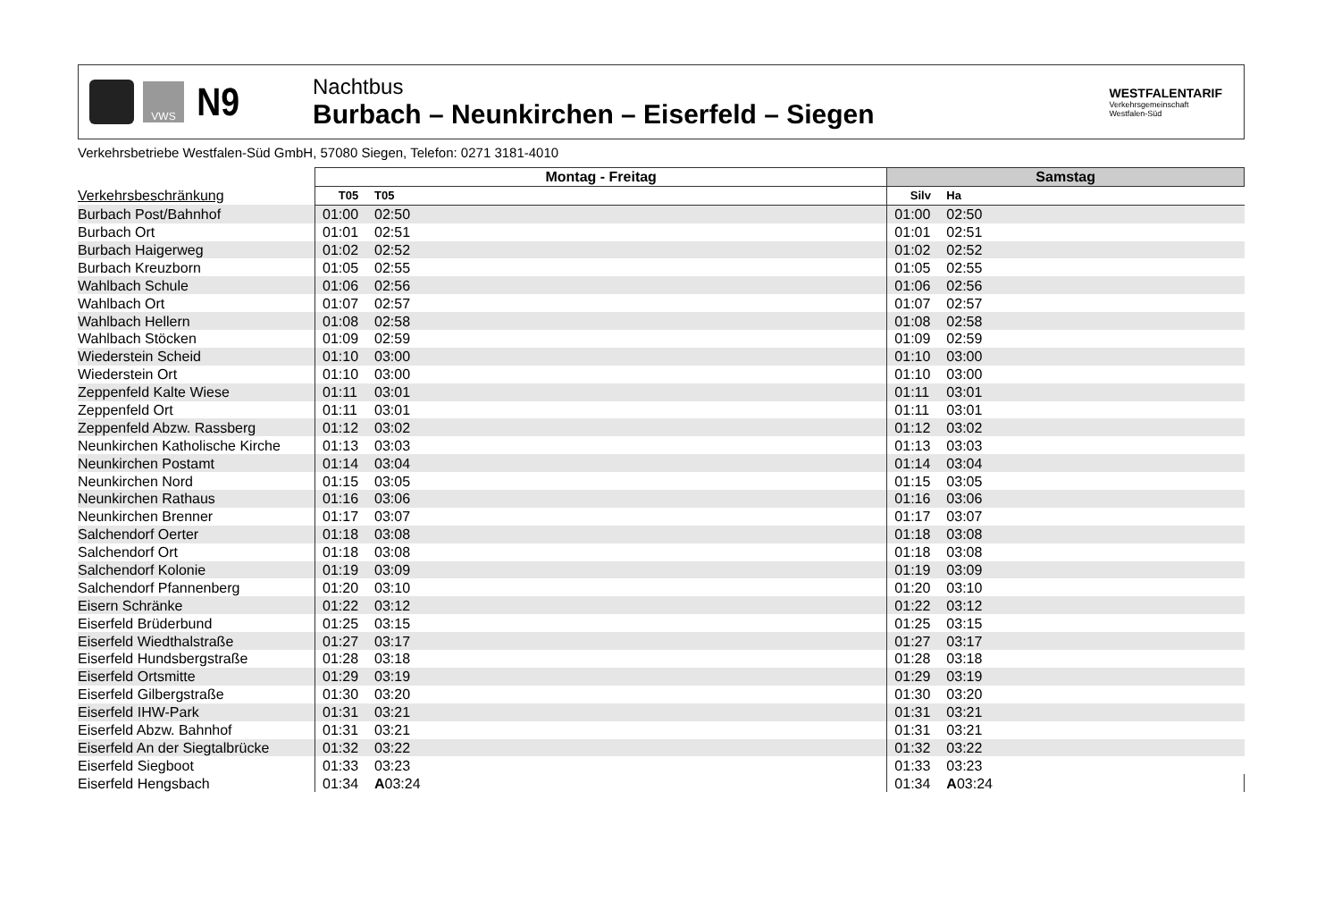VWS
N9
Nachtbus
Burbach – Neunkirchen – Eiserfeld – Siegen
WESTFALENTARIF
Verkehrsgemeinschaft
Westfalen-Süd
Verkehrsbetriebe Westfalen-Süd GmbH, 57080 Siegen, Telefon: 0271 3181-4010
| | Montag - Freitag | | | Samstag | | |
| --- | --- | --- | --- | --- | --- | --- |
| Verkehrsbeschränkung | T05 | T05 | | Silv | Ha | |
| Burbach Post/Bahnhof | 01:00 | 02:50 | | 01:00 | 02:50 | |
| Burbach Ort | 01:01 | 02:51 | | 01:01 | 02:51 | |
| Burbach Haigerweg | 01:02 | 02:52 | | 01:02 | 02:52 | |
| Burbach Kreuzborn | 01:05 | 02:55 | | 01:05 | 02:55 | |
| Wahlbach Schule | 01:06 | 02:56 | | 01:06 | 02:56 | |
| Wahlbach Ort | 01:07 | 02:57 | | 01:07 | 02:57 | |
| Wahlbach Hellern | 01:08 | 02:58 | | 01:08 | 02:58 | |
| Wahlbach Stöcken | 01:09 | 02:59 | | 01:09 | 02:59 | |
| Wiederstein Scheid | 01:10 | 03:00 | | 01:10 | 03:00 | |
| Wiederstein Ort | 01:10 | 03:00 | | 01:10 | 03:00 | |
| Zeppenfeld Kalte Wiese | 01:11 | 03:01 | | 01:11 | 03:01 | |
| Zeppenfeld Ort | 01:11 | 03:01 | | 01:11 | 03:01 | |
| Zeppenfeld Abzw. Rassberg | 01:12 | 03:02 | | 01:12 | 03:02 | |
| Neunkirchen Katholische Kirche | 01:13 | 03:03 | | 01:13 | 03:03 | |
| Neunkirchen Postamt | 01:14 | 03:04 | | 01:14 | 03:04 | |
| Neunkirchen Nord | 01:15 | 03:05 | | 01:15 | 03:05 | |
| Neunkirchen Rathaus | 01:16 | 03:06 | | 01:16 | 03:06 | |
| Neunkirchen Brenner | 01:17 | 03:07 | | 01:17 | 03:07 | |
| Salchendorf Oerter | 01:18 | 03:08 | | 01:18 | 03:08 | |
| Salchendorf Ort | 01:18 | 03:08 | | 01:18 | 03:08 | |
| Salchendorf Kolonie | 01:19 | 03:09 | | 01:19 | 03:09 | |
| Salchendorf Pfannenberg | 01:20 | 03:10 | | 01:20 | 03:10 | |
| Eisern Schränke | 01:22 | 03:12 | | 01:22 | 03:12 | |
| Eiserfeld Brüderbund | 01:25 | 03:15 | | 01:25 | 03:15 | |
| Eiserfeld Wiedthalstraße | 01:27 | 03:17 | | 01:27 | 03:17 | |
| Eiserfeld Hundsbergstraße | 01:28 | 03:18 | | 01:28 | 03:18 | |
| Eiserfeld Ortsmitte | 01:29 | 03:19 | | 01:29 | 03:19 | |
| Eiserfeld Gilbergstraße | 01:30 | 03:20 | | 01:30 | 03:20 | |
| Eiserfeld IHW-Park | 01:31 | 03:21 | | 01:31 | 03:21 | |
| Eiserfeld Abzw. Bahnhof | 01:31 | 03:21 | | 01:31 | 03:21 | |
| Eiserfeld An der Siegtalbrücke | 01:32 | 03:22 | | 01:32 | 03:22 | |
| Eiserfeld Siegboot | 01:33 | 03:23 | | 01:33 | 03:23 | |
| Eiserfeld Hengsbach | 01:34 | A 03:24 | | 01:34 | A 03:24 | |